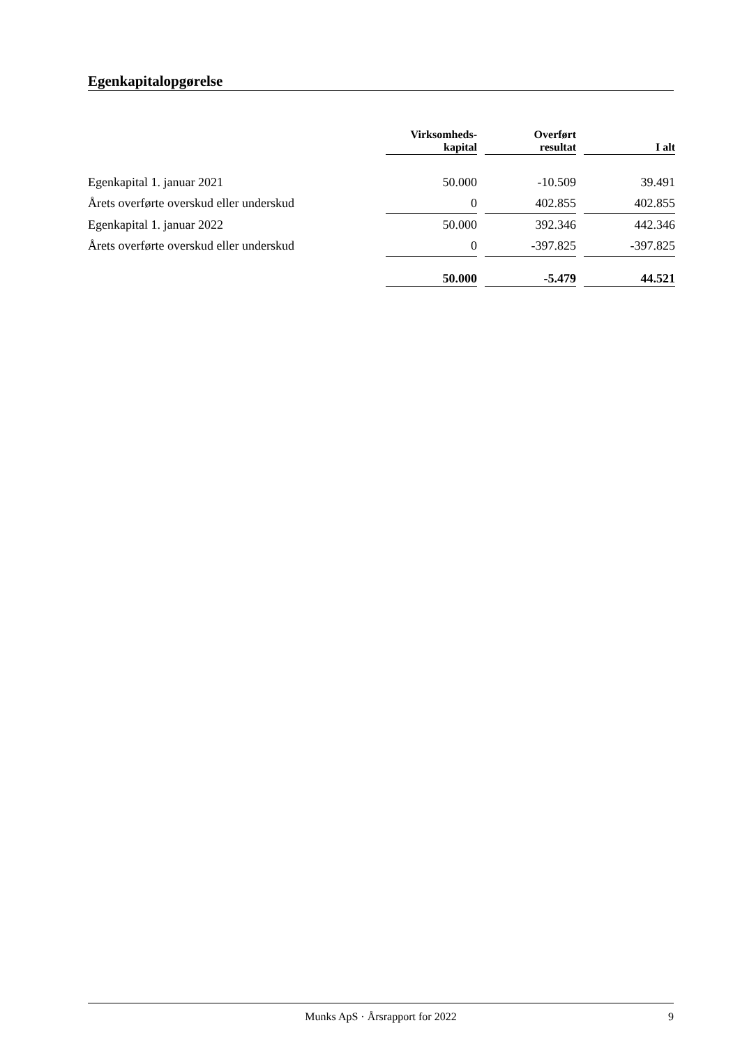Egenkapitalopgørelse
| | Virksomheds- kapital | | Overført resultat | | I alt |
| Egenkapital 1. januar 2021 | 50.000 | | -10.509 | | 39.491 |
| Årets overførte overskud eller underskud | 0 | | 402.855 | | 402.855 |
| Egenkapital 1. januar 2022 | 50.000 | | 392.346 | | 442.346 |
| Årets overførte overskud eller underskud | 0 | | -397.825 | | -397.825 |
| | 50.000 | | -5.479 | | 44.521 |
Munks ApS · Årsrapport for 2022 9